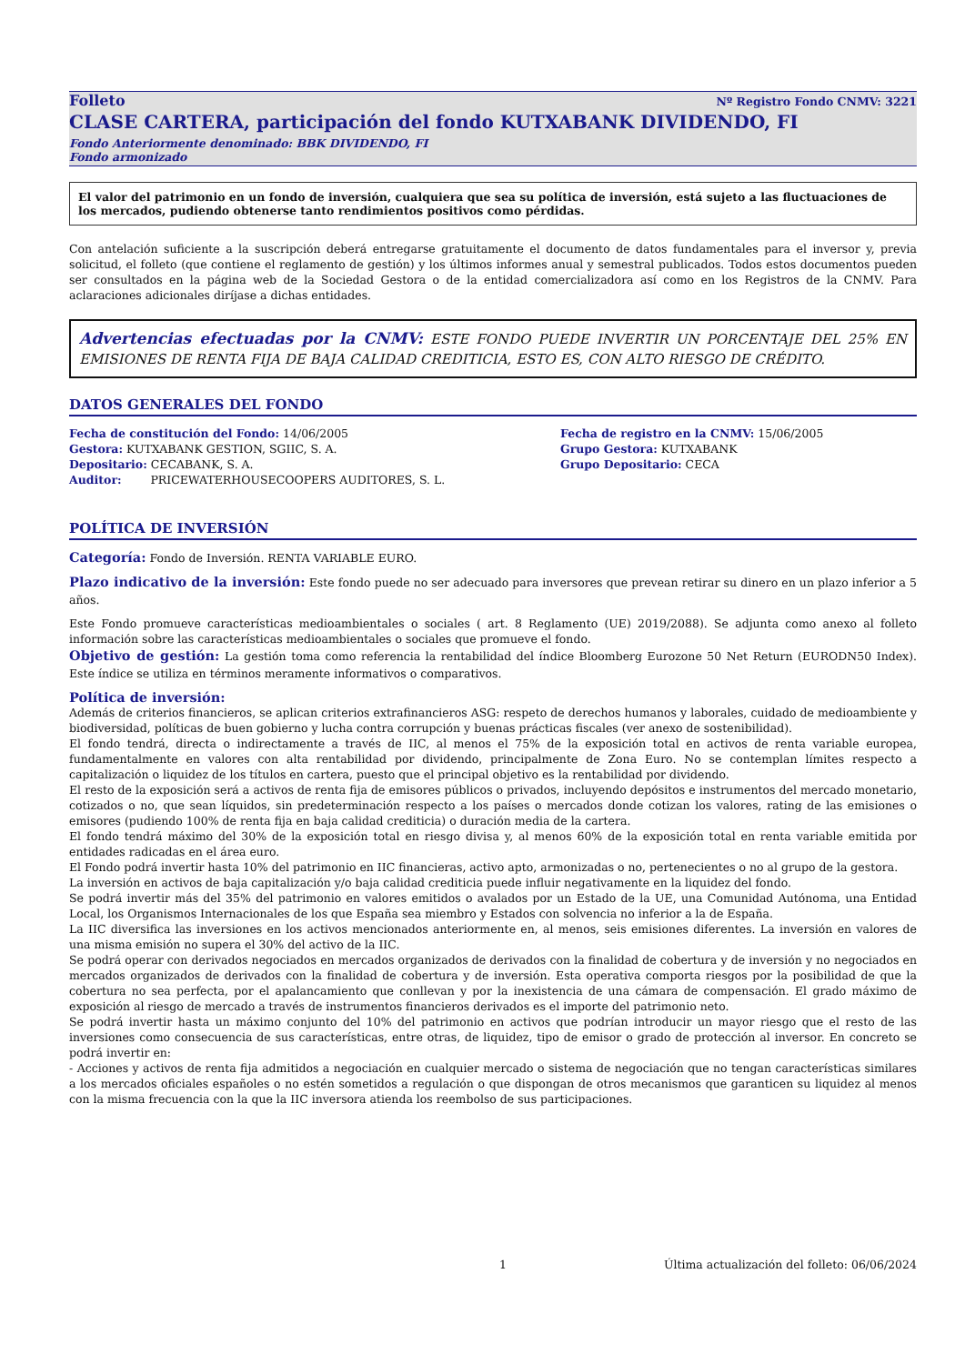Folleto Nº Registro Fondo CNMV: 3221
CLASE CARTERA, participación del fondo KUTXABANK DIVIDENDO, FI
Fondo Anteriormente denominado: BBK DIVIDENDO, FI
Fondo armonizado
El valor del patrimonio en un fondo de inversión, cualquiera que sea su política de inversión, está sujeto a las fluctuaciones de los mercados, pudiendo obtenerse tanto rendimientos positivos como pérdidas.
Con antelación suficiente a la suscripción deberá entregarse gratuitamente el documento de datos fundamentales para el inversor y, previa solicitud, el folleto (que contiene el reglamento de gestión) y los últimos informes anual y semestral publicados. Todos estos documentos pueden ser consultados en la página web de la Sociedad Gestora o de la entidad comercializadora así como en los Registros de la CNMV. Para aclaraciones adicionales diríjase a dichas entidades.
Advertencias efectuadas por la CNMV: ESTE FONDO PUEDE INVERTIR UN PORCENTAJE DEL 25% EN EMISIONES DE RENTA FIJA DE BAJA CALIDAD CREDITICIA, ESTO ES, CON ALTO RIESGO DE CRÉDITO.
DATOS GENERALES DEL FONDO
Fecha de constitución del Fondo: 14/06/2005
Gestora: KUTXABANK GESTION, SGIIC, S. A.
Depositario: CECABANK, S. A.
Auditor: PRICEWATERHOUSECOOPERS AUDITORES, S. L.
Fecha de registro en la CNMV: 15/06/2005
Grupo Gestora: KUTXABANK
Grupo Depositario: CECA
POLÍTICA DE INVERSIÓN
Categoría: Fondo de Inversión. RENTA VARIABLE EURO.
Plazo indicativo de la inversión: Este fondo puede no ser adecuado para inversores que prevean retirar su dinero en un plazo inferior a 5 años.
Este Fondo promueve características medioambientales o sociales ( art. 8 Reglamento (UE) 2019/2088). Se adjunta como anexo al folleto información sobre las características medioambientales o sociales que promueve el fondo.
Objetivo de gestión: La gestión toma como referencia la rentabilidad del índice Bloomberg Eurozone 50 Net Return (EURODN50 Index). Este índice se utiliza en términos meramente informativos o comparativos.
Política de inversión:
Además de criterios financieros, se aplican criterios extrafinancieros ASG: respeto de derechos humanos y laborales, cuidado de medioambiente y biodiversidad, políticas de buen gobierno y lucha contra corrupción y buenas prácticas fiscales (ver anexo de sostenibilidad).
El fondo tendrá, directa o indirectamente a través de IIC, al menos el 75% de la exposición total en activos de renta variable europea, fundamentalmente en valores con alta rentabilidad por dividendo, principalmente de Zona Euro. No se contemplan límites respecto a capitalización o liquidez de los títulos en cartera, puesto que el principal objetivo es la rentabilidad por dividendo.
El resto de la exposición será a activos de renta fija de emisores públicos o privados, incluyendo depósitos e instrumentos del mercado monetario, cotizados o no, que sean líquidos, sin predeterminación respecto a los países o mercados donde cotizan los valores, rating de las emisiones o emisores (pudiendo 100% de renta fija en baja calidad crediticia) o duración media de la cartera.
El fondo tendrá máximo del 30% de la exposición total en riesgo divisa y, al menos 60% de la exposición total en renta variable emitida por entidades radicadas en el área euro.
El Fondo podrá invertir hasta 10% del patrimonio en IIC financieras, activo apto, armonizadas o no, pertenecientes o no al grupo de la gestora.
La inversión en activos de baja capitalización y/o baja calidad crediticia puede influir negativamente en la liquidez del fondo.
Se podrá invertir más del 35% del patrimonio en valores emitidos o avalados por un Estado de la UE, una Comunidad Autónoma, una Entidad Local, los Organismos Internacionales de los que España sea miembro y Estados con solvencia no inferior a la de España.
La IIC diversifica las inversiones en los activos mencionados anteriormente en, al menos, seis emisiones diferentes. La inversión en valores de una misma emisión no supera el 30% del activo de la IIC.
Se podrá operar con derivados negociados en mercados organizados de derivados con la finalidad de cobertura y de inversión y no negociados en mercados organizados de derivados con la finalidad de cobertura y de inversión. Esta operativa comporta riesgos por la posibilidad de que la cobertura no sea perfecta, por el apalancamiento que conllevan y por la inexistencia de una cámara de compensación. El grado máximo de exposición al riesgo de mercado a través de instrumentos financieros derivados es el importe del patrimonio neto.
Se podrá invertir hasta un máximo conjunto del 10% del patrimonio en activos que podrían introducir un mayor riesgo que el resto de las inversiones como consecuencia de sus características, entre otras, de liquidez, tipo de emisor o grado de protección al inversor. En concreto se podrá invertir en:
- Acciones y activos de renta fija admitidos a negociación en cualquier mercado o sistema de negociación que no tengan características similares a los mercados oficiales españoles o no estén sometidos a regulación o que dispongan de otros mecanismos que garanticen su liquidez al menos con la misma frecuencia con la que la IIC inversora atienda los reembolso de sus participaciones.
1 Última actualización del folleto: 06/06/2024